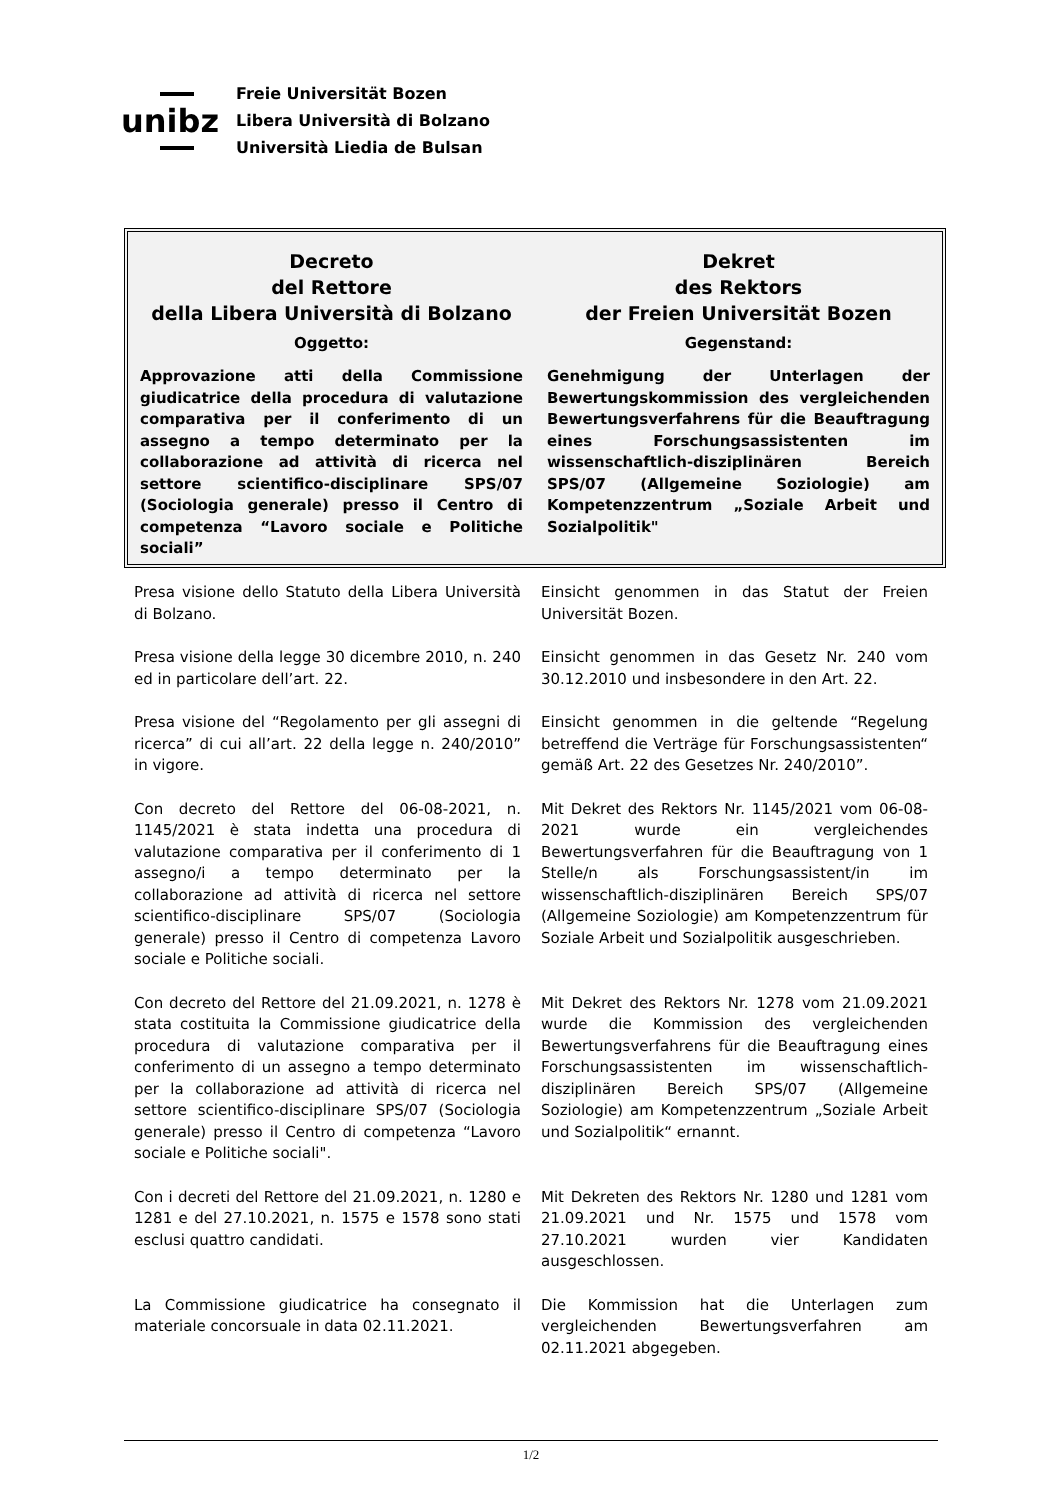unibz
Freie Universität Bozen
Libera Università di Bolzano
Università Liedia de Bulsan
| Decreto del Rettore della Libera Università di Bolzano Oggetto: Approvazione atti della Commissione giudicatrice della procedura di valutazione comparativa per il conferimento di un assegno a tempo determinato per la collaborazione ad attività di ricerca nel settore scientifico-disciplinare SPS/07 (Sociologia generale) presso il Centro di competenza “Lavoro sociale e Politiche sociali” | Dekret des Rektors der Freien Universität Bozen Gegenstand: Genehmigung der Unterlagen der Bewertungskommission des vergleichenden Bewertungsverfahrens für die Beauftragung eines Forschungsassistenten im wissenschaftlich-disziplinären Bereich SPS/07 (Allgemeine Soziologie) am Kompetenzzentrum „Soziale Arbeit und Sozialpolitik" |
| Presa visione dello Statuto della Libera Università di Bolzano. | Einsicht genommen in das Statut der Freien Universität Bozen. |
| Presa visione della legge 30 dicembre 2010, n. 240 ed in particolare dell’art. 22. | Einsicht genommen in das Gesetz Nr. 240 vom 30.12.2010 und insbesondere in den Art. 22. |
| Presa visione del “Regolamento per gli assegni di ricerca” di cui all’art. 22 della legge n. 240/2010” in vigore. | Einsicht genommen in die geltende “Regelung betreffend die Verträge für Forschungsassistenten“ gemäß Art. 22 des Gesetzes Nr. 240/2010”. |
| Con decreto del Rettore del 06-08-2021, n. 1145/2021 è stata indetta una procedura di valutazione comparativa per il conferimento di 1 assegno/i a tempo determinato per la collaborazione ad attività di ricerca nel settore scientifico-disciplinare SPS/07 (Sociologia generale) presso il Centro di competenza Lavoro sociale e Politiche sociali. | Mit Dekret des Rektors Nr. 1145/2021 vom 06-08-2021 wurde ein vergleichendes Bewertungsverfahren für die Beauftragung von 1 Stelle/n als Forschungsassistent/in im wissenschaftlich-disziplinären Bereich SPS/07 (Allgemeine Soziologie) am Kompetenzzentrum für Soziale Arbeit und Sozialpolitik ausgeschrieben. |
| Con decreto del Rettore del 21.09.2021, n. 1278 è stata costituita la Commissione giudicatrice della procedura di valutazione comparativa per il conferimento di un assegno a tempo determinato per la collaborazione ad attività di ricerca nel settore scientifico-disciplinare SPS/07 (Sociologia generale) presso il Centro di competenza “Lavoro sociale e Politiche sociali". | Mit Dekret des Rektors Nr. 1278 vom 21.09.2021 wurde die Kommission des vergleichenden Bewertungsverfahrens für die Beauftragung eines Forschungsassistenten im wissenschaftlich-disziplinären Bereich SPS/07 (Allgemeine Soziologie) am Kompetenzzentrum „Soziale Arbeit und Sozialpolitik“ ernannt. |
| Con i decreti del Rettore del 21.09.2021, n. 1280 e 1281 e del 27.10.2021, n. 1575 e 1578 sono stati esclusi quattro candidati. | Mit Dekreten des Rektors Nr. 1280 und 1281 vom 21.09.2021 und Nr. 1575 und 1578 vom 27.10.2021 wurden vier Kandidaten ausgeschlossen. |
| La Commissione giudicatrice ha consegnato il materiale concorsuale in data 02.11.2021. | Die Kommission hat die Unterlagen zum vergleichenden Bewertungsverfahren am 02.11.2021 abgegeben. |
1/2